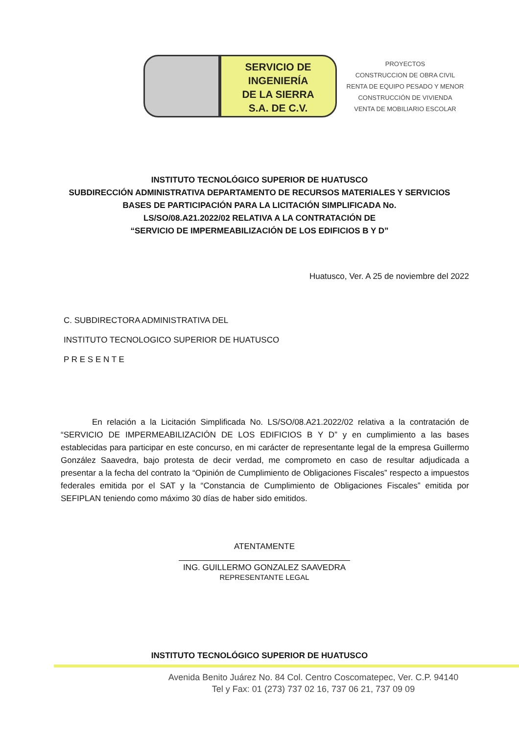SERVICIO DE
INGENIERÍA
DE LA SIERRA
S.A. DE C.V.
PROYECTOS
CONSTRUCCION DE OBRA CIVIL
RENTA DE EQUIPO PESADO Y MENOR
CONSTRUCCIÓN DE VIVIENDA
VENTA DE MOBILIARIO ESCOLAR
INSTITUTO TECNOLÓGICO SUPERIOR DE HUATUSCO
SUBDIRECCIÓN ADMINISTRATIVA DEPARTAMENTO DE RECURSOS MATERIALES Y SERVICIOS
BASES DE PARTICIPACIÓN PARA LA LICITACIÓN SIMPLIFICADA No.
LS/SO/08.A21.2022/02 RELATIVA A LA CONTRATACIÓN DE
“SERVICIO DE IMPERMEABILIZACIÓN DE LOS EDIFICIOS B Y D”
Huatusco, Ver. A 25 de noviembre del 2022
C. SUBDIRECTORA ADMINISTRATIVA DEL
INSTITUTO TECNOLOGICO SUPERIOR DE HUATUSCO
P R E S E N T E
En relación a la Licitación Simplificada No. LS/SO/08.A21.2022/02 relativa a la contratación de “SERVICIO DE IMPERMEABILIZACIÓN DE LOS EDIFICIOS B Y D” y en cumplimiento a las bases establecidas para participar en este concurso, en mi carácter de representante legal de la empresa Guillermo González Saavedra, bajo protesta de decir verdad, me comprometo en caso de resultar adjudicada a presentar a la fecha del contrato la “Opinión de Cumplimiento de Obligaciones Fiscales” respecto a impuestos federales emitida por el SAT y la “Constancia de Cumplimiento de Obligaciones Fiscales” emitida por SEFIPLAN teniendo como máximo 30 días de haber sido emitidos.
ATENTAMENTE
ING. GUILLERMO GONZALEZ SAAVEDRA
REPRESENTANTE LEGAL
INSTITUTO TECNOLÓGICO SUPERIOR DE HUATUSCO
Avenida Benito Juárez No. 84 Col. Centro Coscomatepec, Ver. C.P. 94140
Tel y Fax: 01 (273) 737 02 16, 737 06 21, 737 09 09